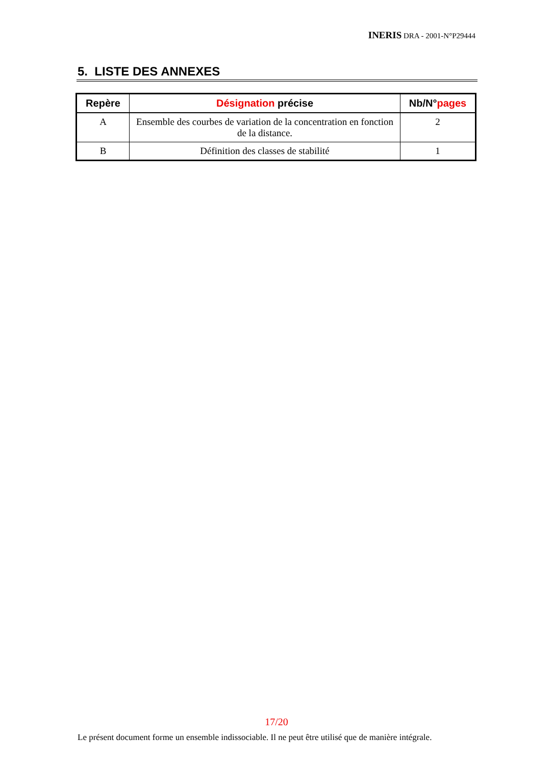INERIS DRA - 2001-N°P29444
5. LISTE DES ANNEXES
| Repère | Désignation précise | Nb/N° pages |
| --- | --- | --- |
| A | Ensemble des courbes de variation de la concentration en fonction de la distance. | 2 |
| B | Définition des classes de stabilité | 1 |
17/20
Le présent document forme un ensemble indissociable. Il ne peut être utilisé que de manière intégrale.